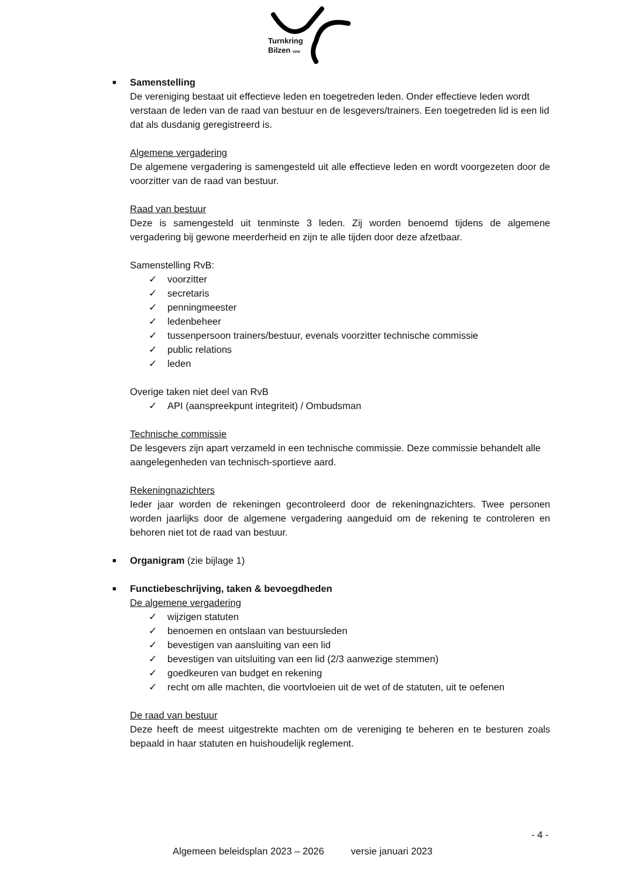Turnkring
Bilzen vzw
■ Samenstelling
De vereniging bestaat uit effectieve leden en toegetreden leden. Onder effectieve leden wordt verstaan de leden van de raad van bestuur en de lesgevers/trainers. Een toegetreden lid is een lid dat als dusdanig geregistreerd is.
Algemene vergadering
De algemene vergadering is samengesteld uit alle effectieve leden en wordt voorgezeten door de voorzitter van de raad van bestuur.
Raad van bestuur
Deze is samengesteld uit tenminste 3 leden. Zij worden benoemd tijdens de algemene vergadering bij gewone meerderheid en zijn te alle tijden door deze afzetbaar.
Samenstelling RvB:
✓ voorzitter
✓ secretaris
✓ penningmeester
✓ ledenbeheer
✓ tussenpersoon trainers/bestuur, evenals voorzitter technische commissie
✓ public relations
✓ leden
Overige taken niet deel van RvB
✓ API (aanspreekpunt integriteit) / Ombudsman
Technische commissie
De lesgevers zijn apart verzameld in een technische commissie. Deze commissie behandelt alle aangelegenheden van technisch-sportieve aard.
Rekeningnazichters
Ieder jaar worden de rekeningen gecontroleerd door de rekeningnazichters. Twee personen worden jaarlijks door de algemene vergadering aangeduid om de rekening te controleren en behoren niet tot de raad van bestuur.
■ Organigram (zie bijlage 1)
■ Functiebeschrijving, taken & bevoegdheden
De algemene vergadering
✓ wijzigen statuten
✓ benoemen en ontslaan van bestuursleden
✓ bevestigen van aansluiting van een lid
✓ bevestigen van uitsluiting van een lid (2/3 aanwezige stemmen)
✓ goedkeuren van budget en rekening
✓ recht om alle machten, die voortvloeien uit de wet of de statuten, uit te oefenen
De raad van bestuur
Deze heeft de meest uitgestrekte machten om de vereniging te beheren en te besturen zoals bepaald in haar statuten en huishoudelijk reglement.
- 4 -
Algemeen beleidsplan 2023 – 2026 versie januari 2023